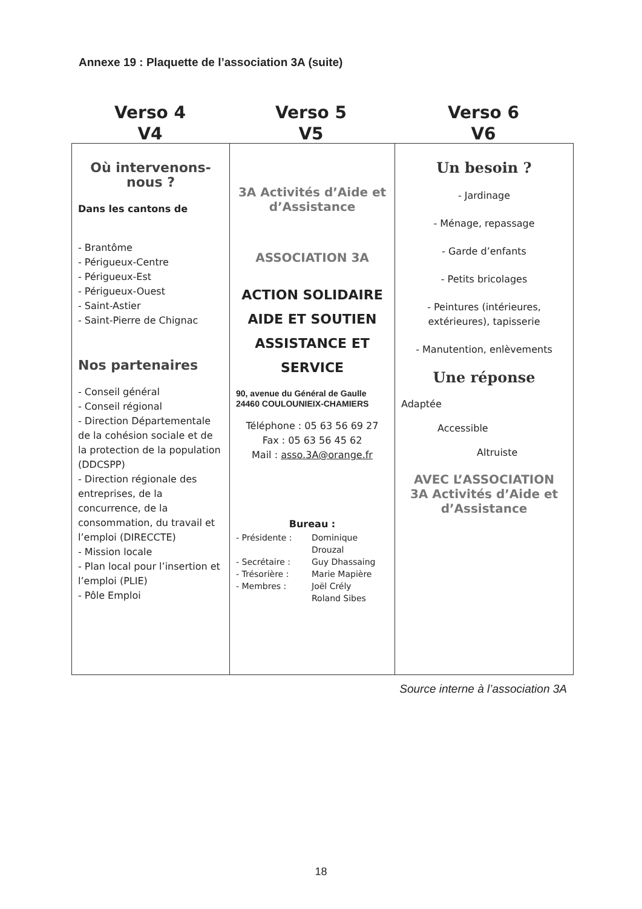Annexe 19 : Plaquette de l’association 3A (suite)
Verso 4
V4
Verso 5
V5
Verso 6
V6
| Où intervenons- nous ? Dans les cantons de - Brantôme - Périgueux-Centre - Périgueux-Est - Périgueux-Ouest - Saint-Astier - Saint-Pierre de Chignac Nos partenaires - Conseil général - Conseil régional - Direction Départementale de la cohésion sociale et de la protection de la population (DDCSPP) - Direction régionale des entreprises, de la concurrence, de la consommation, du travail et l’emploi (DIRECCTE) - Mission locale - Plan local pour l’insertion et l’emploi (PLIE) - Pôle Emploi | 3A Activités d’Aide et d’Assistance ASSOCIATION 3A ACTION SOLIDAIRE AIDE ET SOUTIEN ASSISTANCE ET SERVICE 90, avenue du Général de Gaulle 24460 COULOUNIEIX-CHAMIERS Téléphone : 05 63 56 69 27 Fax : 05 63 56 45 62 Mail : asso.3A@orange.fr Bureau : - Présidente : Dominique Drouzal - Secrétaire : Guy Dhassaing - Trésorière : Marie Mapière - Membres : Joël Crély Roland Sibes | Un besoin ? - Jardinage - Ménage, repassage - Garde d’enfants - Petits bricolages - Peintures (intérieures, extérieures), tapisserie - Manutention, enlèvements Une réponse Adaptée Accessible Altruiste AVEC L’ASSOCIATION 3A Activités d’Aide et d’Assistance |
Source interne à l’association 3A
18